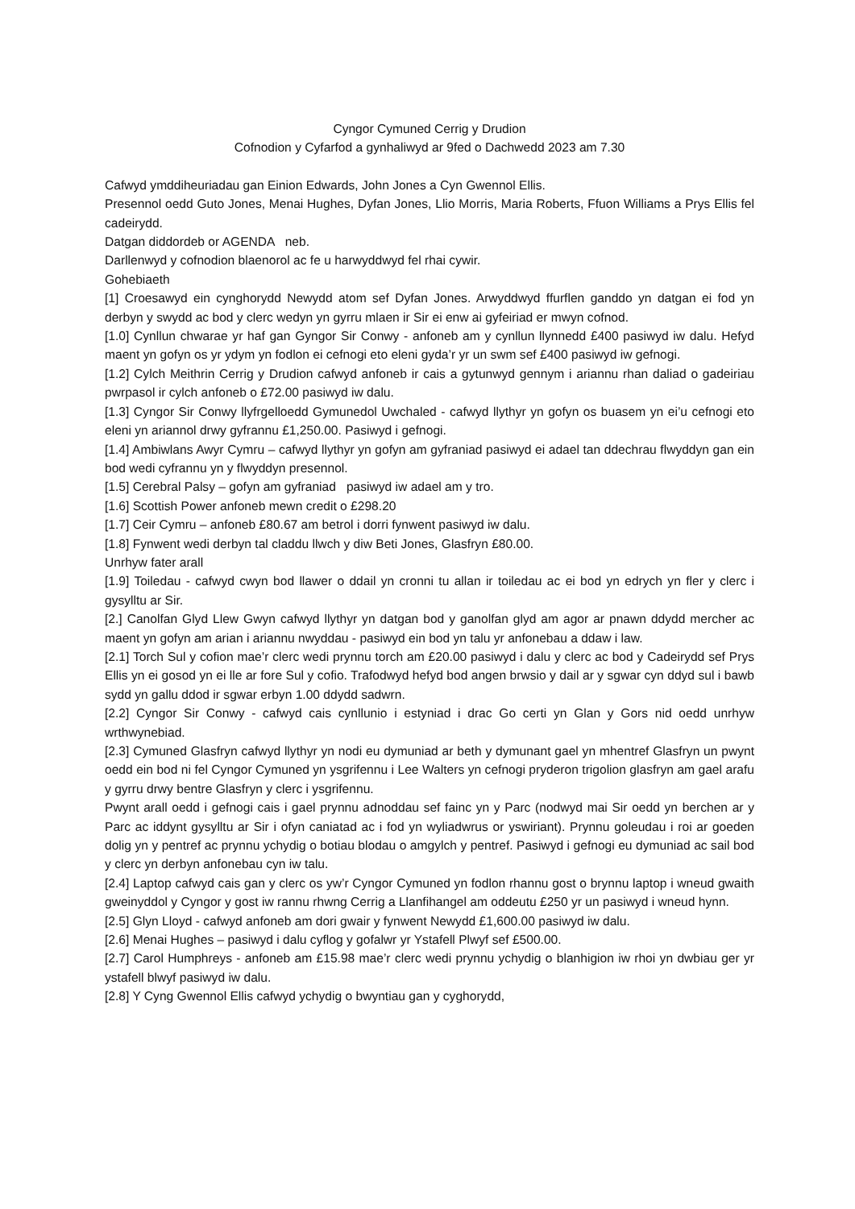Cyngor Cymuned Cerrig y Drudion
Cofnodion y Cyfarfod a gynhaliwyd ar 9fed o Dachwedd 2023 am 7.30
Cafwyd ymddiheuriadau gan Einion Edwards, John Jones a Cyn Gwennol Ellis.
Presennol oedd Guto Jones, Menai Hughes, Dyfan Jones, Llio Morris, Maria Roberts, Ffuon Williams a Prys Ellis fel cadeirydd.
Datgan diddordeb or AGENDA neb.
Darllenwyd y cofnodion blaenorol ac fe u harwyddwyd fel rhai cywir.
Gohebiaeth
[1] Croesawyd ein cynghorydd Newydd atom sef Dyfan Jones. Arwyddwyd ffurflen ganddo yn datgan ei fod yn derbyn y swydd ac bod y clerc wedyn yn gyrru mlaen ir Sir ei enw ai gyfeiriad er mwyn cofnod.
[1.0] Cynllun chwarae yr haf gan Gyngor Sir Conwy - anfoneb am y cynllun llynnedd £400 pasiwyd iw dalu. Hefyd maent yn gofyn os yr ydym yn fodlon ei cefnogi eto eleni gyda’r yr un swm sef £400 pasiwyd iw gefnogi.
[1.2] Cylch Meithrin Cerrig y Drudion cafwyd anfoneb ir cais a gytunwyd gennym i ariannu rhan daliad o gadeiriau pwrpasol ir cylch anfoneb o £72.00 pasiwyd iw dalu.
[1.3] Cyngor Sir Conwy llyfrgelloedd Gymunedol Uwchaled - cafwyd llythyr yn gofyn os buasem yn ei’u cefnogi eto eleni yn ariannol drwy gyfrannu £1,250.00. Pasiwyd i gefnogi.
[1.4] Ambiwlans Awyr Cymru – cafwyd llythyr yn gofyn am gyfraniad pasiwyd ei adael tan ddechrau flwyddyn gan ein bod wedi cyfrannu yn y flwyddyn presennol.
[1.5] Cerebral Palsy – gofyn am gyfraniad pasiwyd iw adael am y tro.
[1.6] Scottish Power anfoneb mewn credit o £298.20
[1.7] Ceir Cymru – anfoneb £80.67 am betrol i dorri fynwent pasiwyd iw dalu.
[1.8] Fynwent wedi derbyn tal claddu llwch y diw Beti Jones, Glasfryn £80.00.
Unrhyw fater arall
[1.9] Toiledau - cafwyd cwyn bod llawer o ddail yn cronni tu allan ir toiledau ac ei bod yn edrych yn fler y clerc i gysylltu ar Sir.
[2.] Canolfan Glyd Llew Gwyn cafwyd llythyr yn datgan bod y ganolfan glyd am agor ar pnawn ddydd mercher ac maent yn gofyn am arian i ariannu nwyddau - pasiwyd ein bod yn talu yr anfonebau a ddaw i law.
[2.1] Torch Sul y cofion mae’r clerc wedi prynnu torch am £20.00 pasiwyd i dalu y clerc ac bod y Cadeirydd sef Prys Ellis yn ei gosod yn ei lle ar fore Sul y cofio. Trafodwyd hefyd bod angen brwsio y dail ar y sgwar cyn ddyd sul i bawb sydd yn gallu ddod ir sgwar erbyn 1.00 ddydd sadwrn.
[2.2] Cyngor Sir Conwy - cafwyd cais cynllunio i estyniad i drac Go certi yn Glan y Gors nid oedd unrhyw wrthwynebiad.
[2.3] Cymuned Glasfryn cafwyd llythyr yn nodi eu dymuniad ar beth y dymunant gael yn mhentref Glasfryn un pwynt oedd ein bod ni fel Cyngor Cymuned yn ysgrifennu i Lee Walters yn cefnogi pryderon trigolion glasfryn am gael arafu y gyrru drwy bentre Glasfryn y clerc i ysgrifennu.
Pwynt arall oedd i gefnogi cais i gael prynnu adnoddau sef fainc yn y Parc (nodwyd mai Sir oedd yn berchen ar y Parc ac iddynt gysylltu ar Sir i ofyn caniatad ac i fod yn wyliadwrus or yswiriant). Prynnu goleudau i roi ar goeden dolig yn y pentref ac prynnu ychydig o botiau blodau o amgylch y pentref. Pasiwyd i gefnogi eu dymuniad ac sail bod y clerc yn derbyn anfonebau cyn iw talu.
[2.4] Laptop cafwyd cais gan y clerc os yw’r Cyngor Cymuned yn fodlon rhannu gost o brynnu laptop i wneud gwaith gweinyddol y Cyngor y gost iw rannu rhwng Cerrig a Llanfihangel am oddeutu £250 yr un pasiwyd i wneud hynn.
[2.5] Glyn Lloyd - cafwyd anfoneb am dori gwair y fynwent Newydd £1,600.00 pasiwyd iw dalu.
[2.6] Menai Hughes – pasiwyd i dalu cyflog y gofalwr yr Ystafell Plwyf sef £500.00.
[2.7] Carol Humphreys - anfoneb am £15.98 mae’r clerc wedi prynnu ychydig o blanhigion iw rhoi yn dwbiau ger yr ystafell blwyf pasiwyd iw dalu.
[2.8] Y Cyng Gwennol Ellis cafwyd ychydig o bwyntiau gan y cyghorydd,